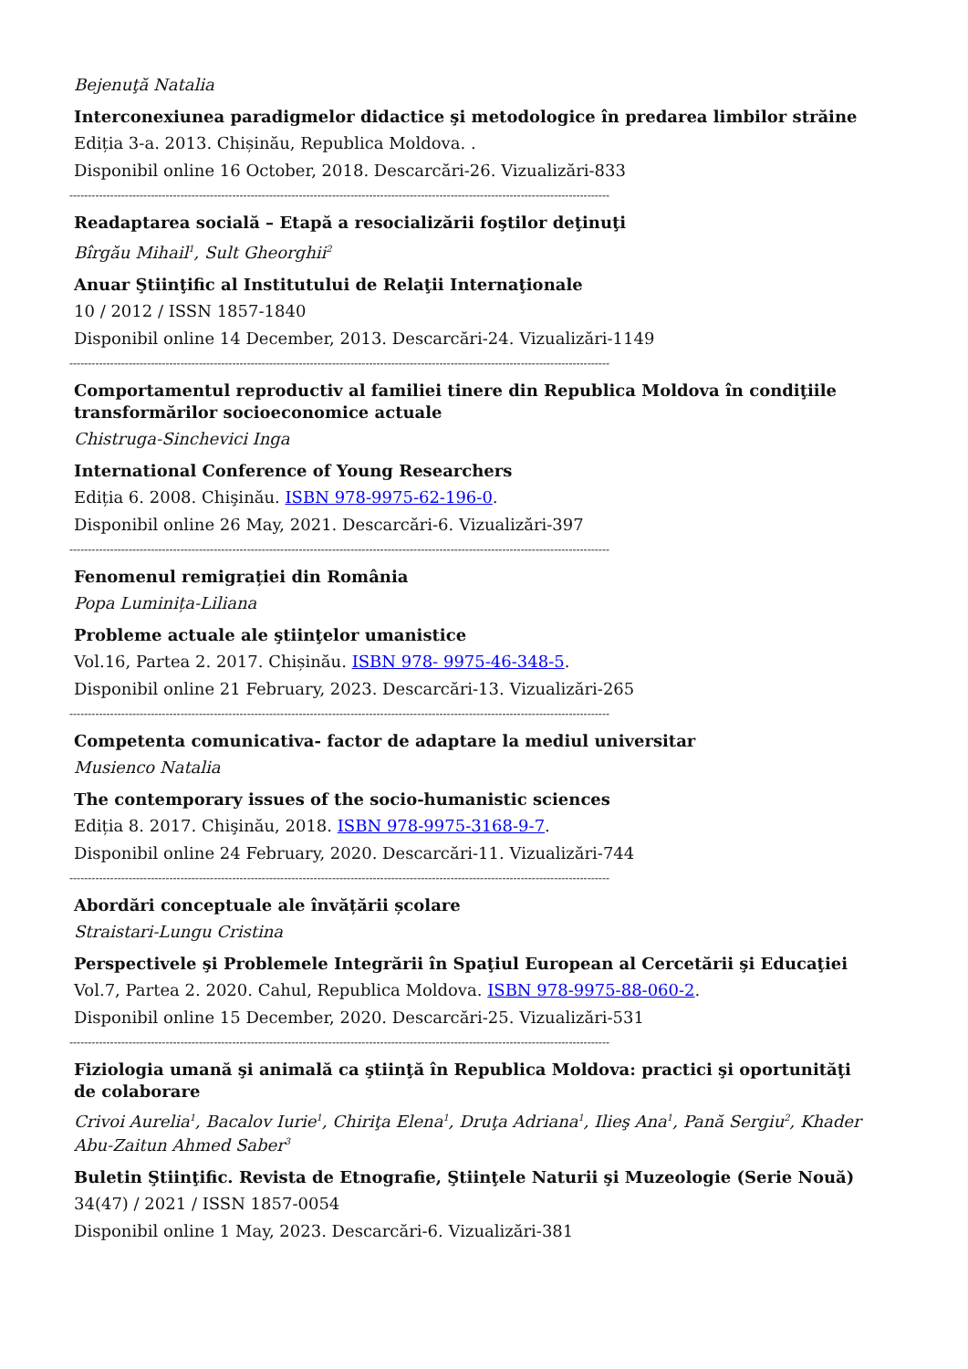Bejenuţă Natalia
Interconexiunea paradigmelor didactice şi metodologice în predarea limbilor străine
Ediția 3-a. 2013. Chișinău, Republica Moldova. .
Disponibil online 16 October, 2018. Descarcări-26. Vizualizări-833
--------------------------------------------------------------------------------------------------------------------------------------------------
Readaptarea socială – Etapă a resocializării foştilor deţinuţi
Bîrgău Mihail<sup>1</sup>, Sult Gheorghii<sup>2</sup>
Anuar Ştiinţific al Institutului de Relaţii Internaţionale
10 / 2012 / ISSN 1857-1840
Disponibil online 14 December, 2013. Descarcări-24. Vizualizări-1149
--------------------------------------------------------------------------------------------------------------------------------------------------
Comportamentul reproductiv al familiei tinere din Republica Moldova în condiţiile transformărilor socioeconomice actuale
Chistruga-Sinchevici Inga
International Conference of Young Researchers
Ediția 6. 2008. Chişinău. ISBN 978-9975-62-196-0.
Disponibil online 26 May, 2021. Descarcări-6. Vizualizări-397
--------------------------------------------------------------------------------------------------------------------------------------------------
Fenomenul remigrației din România
Popa Luminița-Liliana
Probleme actuale ale ştiinţelor umanistice
Vol.16, Partea 2. 2017. Chișinău. ISBN 978- 9975-46-348-5.
Disponibil online 21 February, 2023. Descarcări-13. Vizualizări-265
--------------------------------------------------------------------------------------------------------------------------------------------------
Competenta comunicativa- factor de adaptare la mediul universitar
Musienco Natalia
The contemporary issues of the socio-humanistic sciences
Ediția 8. 2017. Chişinău, 2018. ISBN 978-9975-3168-9-7.
Disponibil online 24 February, 2020. Descarcări-11. Vizualizări-744
--------------------------------------------------------------------------------------------------------------------------------------------------
Abordări conceptuale ale învățării școlare
Straistari-Lungu Cristina
Perspectivele şi Problemele Integrării în Spaţiul European al Cercetării şi Educaţiei
Vol.7, Partea 2. 2020. Cahul, Republica Moldova. ISBN 978-9975-88-060-2.
Disponibil online 15 December, 2020. Descarcări-25. Vizualizări-531
--------------------------------------------------------------------------------------------------------------------------------------------------
Fiziologia umană şi animală ca ştiinţă în Republica Moldova: practici şi oportunităţi de colaborare
Crivoi Aurelia<sup>1</sup>, Bacalov Iurie<sup>1</sup>, Chiriţa Elena<sup>1</sup>, Druţa Adriana<sup>1</sup>, Ilieş Ana<sup>1</sup>, Pană Sergiu<sup>2</sup>, Khader Abu-Zaitun Ahmed Saber<sup>3</sup>
Buletin Ştiinţific. Revista de Etnografie, Ştiinţele Naturii şi Muzeologie (Serie Nouă)
34(47) / 2021 / ISSN 1857-0054
Disponibil online 1 May, 2023. Descarcări-6. Vizualizări-381